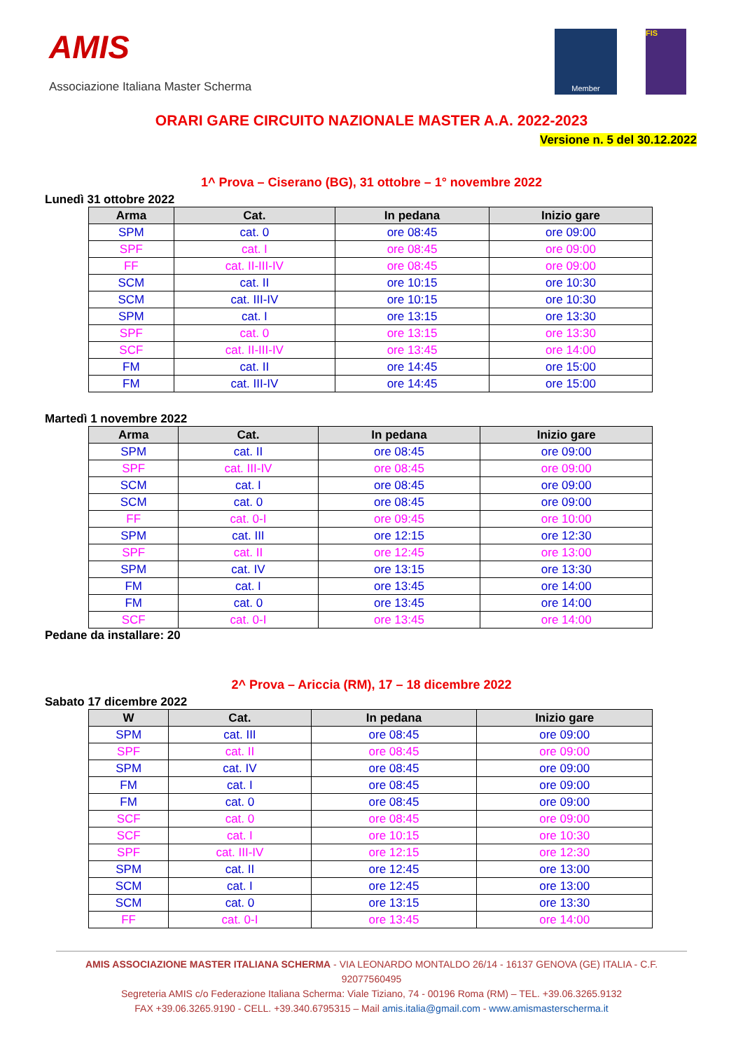AMIS
Associazione Italiana Master Scherma
Member FIS
ORARI GARE CIRCUITO NAZIONALE MASTER A.A. 2022-2023
Versione n. 5 del 30.12.2022
1^ Prova – Ciserano (BG), 31 ottobre – 1° novembre 2022
Lunedì 31 ottobre 2022
| Arma | Cat. | In pedana | Inizio gare |
| --- | --- | --- | --- |
| SPM | cat. 0 | ore 08:45 | ore 09:00 |
| SPF | cat. I | ore 08:45 | ore 09:00 |
| FF | cat. II-III-IV | ore 08:45 | ore 09:00 |
| SCM | cat. II | ore 10:15 | ore 10:30 |
| SCM | cat. III-IV | ore 10:15 | ore 10:30 |
| SPM | cat. I | ore 13:15 | ore 13:30 |
| SPF | cat. 0 | ore 13:15 | ore 13:30 |
| SCF | cat. II-III-IV | ore 13:45 | ore 14:00 |
| FM | cat. II | ore 14:45 | ore 15:00 |
| FM | cat. III-IV | ore 14:45 | ore 15:00 |
Martedì 1 novembre 2022
| Arma | Cat. | In pedana | Inizio gare |
| --- | --- | --- | --- |
| SPM | cat. II | ore 08:45 | ore 09:00 |
| SPF | cat. III-IV | ore 08:45 | ore 09:00 |
| SCM | cat. I | ore 08:45 | ore 09:00 |
| SCM | cat. 0 | ore 08:45 | ore 09:00 |
| FF | cat. 0-I | ore 09:45 | ore 10:00 |
| SPM | cat. III | ore 12:15 | ore 12:30 |
| SPF | cat. II | ore 12:45 | ore 13:00 |
| SPM | cat. IV | ore 13:15 | ore 13:30 |
| FM | cat. I | ore 13:45 | ore 14:00 |
| FM | cat. 0 | ore 13:45 | ore 14:00 |
| SCF | cat. 0-I | ore 13:45 | ore 14:00 |
Pedane da installare: 20
2^ Prova – Ariccia (RM), 17 – 18 dicembre 2022
Sabato 17 dicembre 2022
| W | Cat. | In pedana | Inizio gare |
| --- | --- | --- | --- |
| SPM | cat. III | ore 08:45 | ore 09:00 |
| SPF | cat. II | ore 08:45 | ore 09:00 |
| SPM | cat. IV | ore 08:45 | ore 09:00 |
| FM | cat. I | ore 08:45 | ore 09:00 |
| FM | cat. 0 | ore 08:45 | ore 09:00 |
| SCF | cat. 0 | ore 08:45 | ore 09:00 |
| SCF | cat. I | ore 10:15 | ore 10:30 |
| SPF | cat. III-IV | ore 12:15 | ore 12:30 |
| SPM | cat. II | ore 12:45 | ore 13:00 |
| SCM | cat. I | ore 12:45 | ore 13:00 |
| SCM | cat. 0 | ore 13:15 | ore 13:30 |
| FF | cat. 0-I | ore 13:45 | ore 14:00 |
AMIS ASSOCIAZIONE MASTER ITALIANA SCHERMA - VIA LEONARDO MONTALDO 26/14 - 16137 GENOVA (GE) ITALIA - C.F. 92077560495
Segreteria AMIS c/o Federazione Italiana Scherma: Viale Tiziano, 74 - 00196 Roma (RM) – TEL. +39.06.3265.9132
FAX +39.06.3265.9190 - CELL. +39.340.6795315 – Mail amis.italia@gmail.com - www.amismasterscherma.it